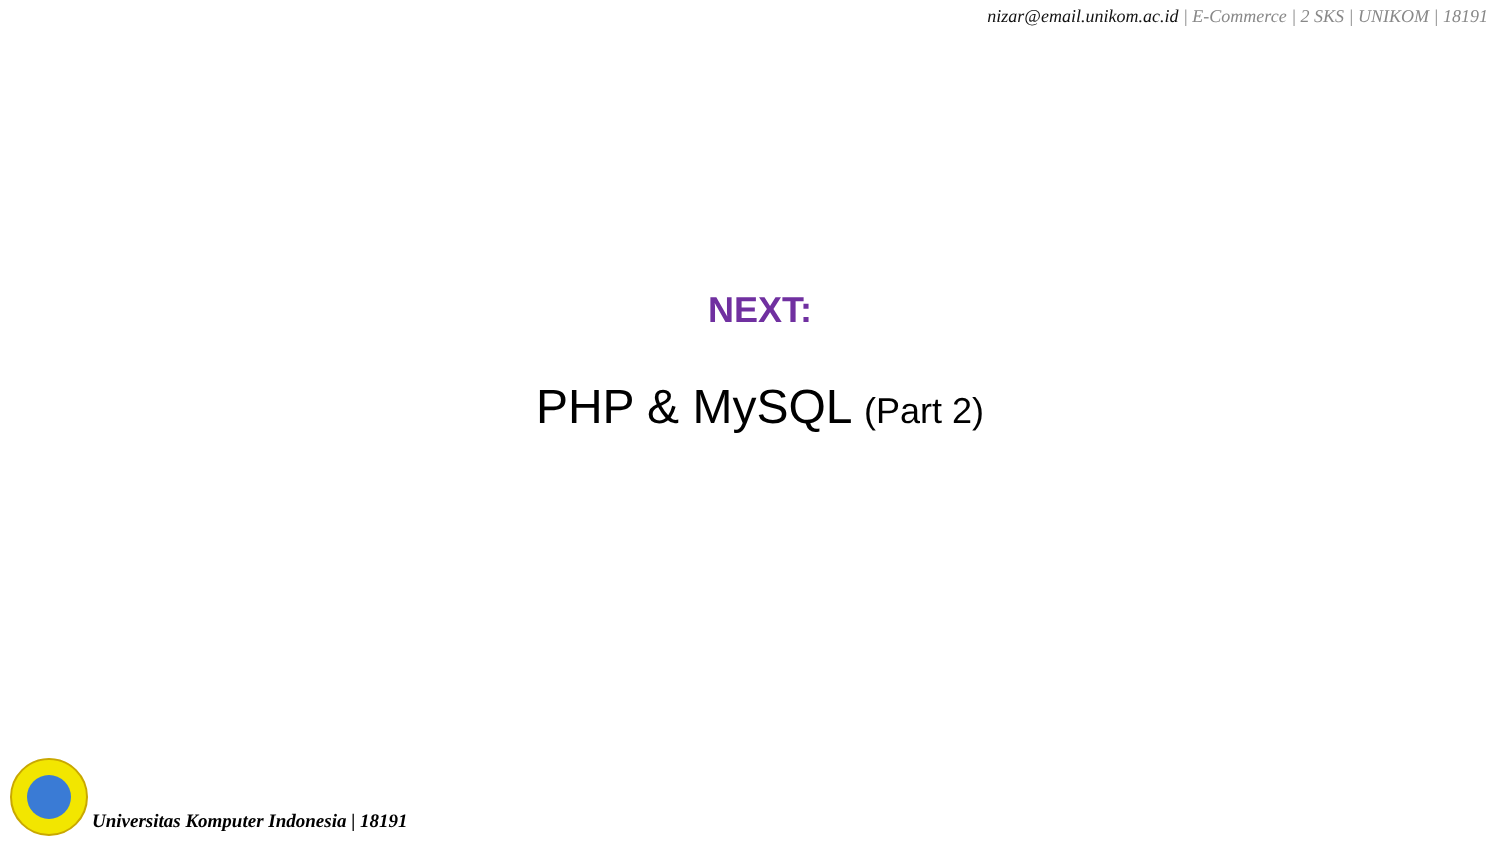nizar@email.unikom.ac.id | E-Commerce | 2 SKS | UNIKOM | 18191
NEXT:
PHP & MySQL (Part 2)
Universitas Komputer Indonesia | 18191